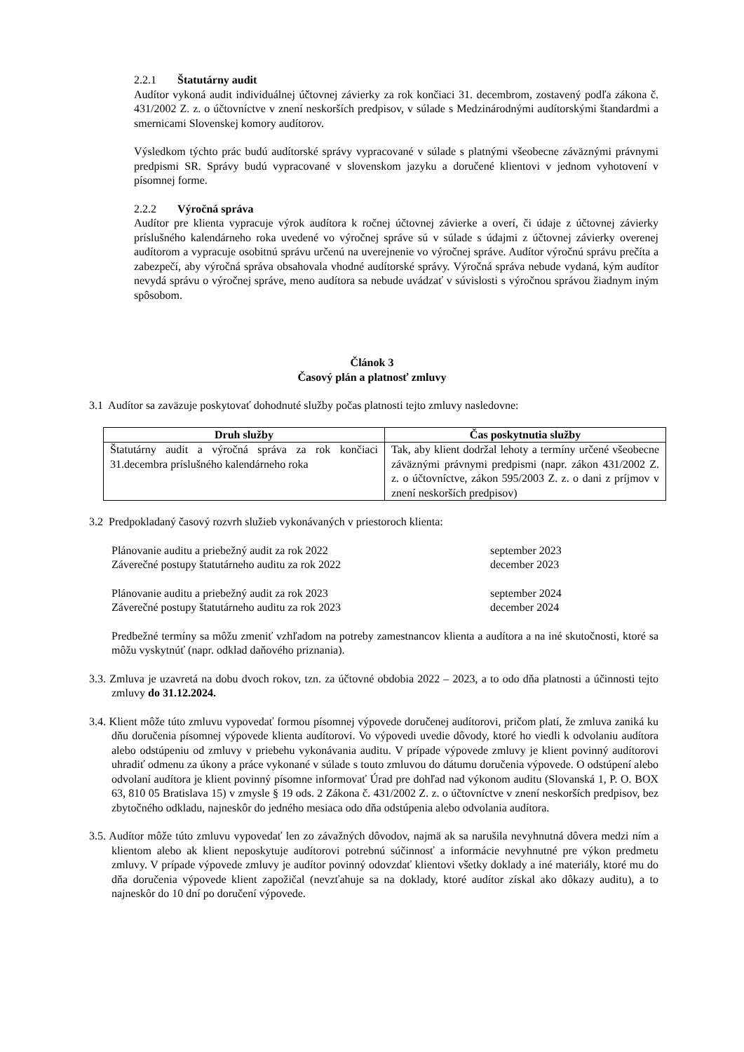2.2.1 Štatutárny audit
Audítor vykoná audit individuálnej účtovnej závierky za rok končiaci 31. decembrom, zostavený podľa zákona č. 431/2002 Z. z. o účtovníctve v znení neskorších predpisov, v súlade s Medzinárodnými audítorskými štandardmi a smernicami Slovenskej komory audítorov.
Výsledkom týchto prác budú audítorské správy vypracované v súlade s platnými všeobecne záväznými právnymi predpismi SR. Správy budú vypracované v slovenskom jazyku a doručené klientovi v jednom vyhotovení v písomnej forme.
2.2.2 Výročná správa
Audítor pre klienta vypracuje výrok audítora k ročnej účtovnej závierke a overí, či údaje z účtovnej závierky príslušného kalendárneho roka uvedené vo výročnej správe sú v súlade s údajmi z účtovnej závierky overenej audítorom a vypracuje osobitnú správu určenú na uverejnenie vo výročnej správe. Audítor výročnú správu prečíta a zabezpečí, aby výročná správa obsahovala vhodné audítorské správy. Výročná správa nebude vydaná, kým audítor nevydá správu o výročnej správe, meno audítora sa nebude uvádzať v súvislosti s výročnou správou žiadnym iným spôsobom.
Článok 3
Časový plán a platnosť zmluvy
3.1 Audítor sa zaväzuje poskytovať dohodnuté služby počas platnosti tejto zmluvy nasledovne:
| Druh služby | Čas poskytnutia služby |
| --- | --- |
| Štatutárny audit a výročná správa za rok končiaci 31.decembra príslušného kalendárneho roka | Tak, aby klient dodržal lehoty a termíny určené všeobecne záväznými právnymi predpismi (napr. zákon 431/2002 Z. z. o účtovníctve, zákon 595/2003 Z. z. o dani z príjmov v znení neskorších predpisov) |
3.2 Predpokladaný časový rozvrh služieb vykonávaných v priestoroch klienta:
| Plánovanie auditu a priebežný audit za rok 2022 | september 2023 |
| Záverečné postupy štatutárneho auditu za rok 2022 | december 2023 |
| Plánovanie auditu a priebežný audit za rok 2023 | september 2024 |
| Záverečné postupy štatutárneho auditu za rok 2023 | december 2024 |
Predbežné termíny sa môžu zmeniť vzhľadom na potreby zamestnancov klienta a audítora a na iné skutočnosti, ktoré sa môžu vyskytnúť (napr. odklad daňového priznania).
3.3. Zmluva je uzavretá na dobu dvoch rokov, tzn. za účtovné obdobia 2022 – 2023, a to odo dňa platnosti a účinnosti tejto zmluvy do 31.12.2024.
3.4. Klient môže túto zmluvu vypovedať formou písomnej výpovede doručenej audítorovi, pričom platí, že zmluva zaniká ku dňu doručenia písomnej výpovede klienta audítorovi. Vo výpovedi uvedie dôvody, ktoré ho viedli k odvolaniu audítora alebo odstúpeniu od zmluvy v priebehu vykonávania auditu. V prípade výpovede zmluvy je klient povinný audítorovi uhradiť odmenu za úkony a práce vykonané v súlade s touto zmluvou do dátumu doručenia výpovede. O odstúpení alebo odvolaní audítora je klient povinný písomne informovať Úrad pre dohľad nad výkonom auditu (Slovanská 1, P. O. BOX 63, 810 05 Bratislava 15) v zmysle § 19 ods. 2 Zákona č. 431/2002 Z. z. o účtovníctve v znení neskorších predpisov, bez zbytočného odkladu, najneskôr do jedného mesiaca odo dňa odstúpenia alebo odvolania audítora.
3.5. Audítor môže túto zmluvu vypovedať len zo závažných dôvodov, najmä ak sa narušila nevyhnutná dôvera medzi ním a klientom alebo ak klient neposkytuje audítorovi potrebnú súčinnosť a informácie nevyhnutné pre výkon predmetu zmluvy. V prípade výpovede zmluvy je audítor povinný odovzdať klientovi všetky doklady a iné materiály, ktoré mu do dňa doručenia výpovede klient zapožičal (nevzťahuje sa na doklady, ktoré audítor získal ako dôkazy auditu), a to najneskôr do 10 dní po doručení výpovede.